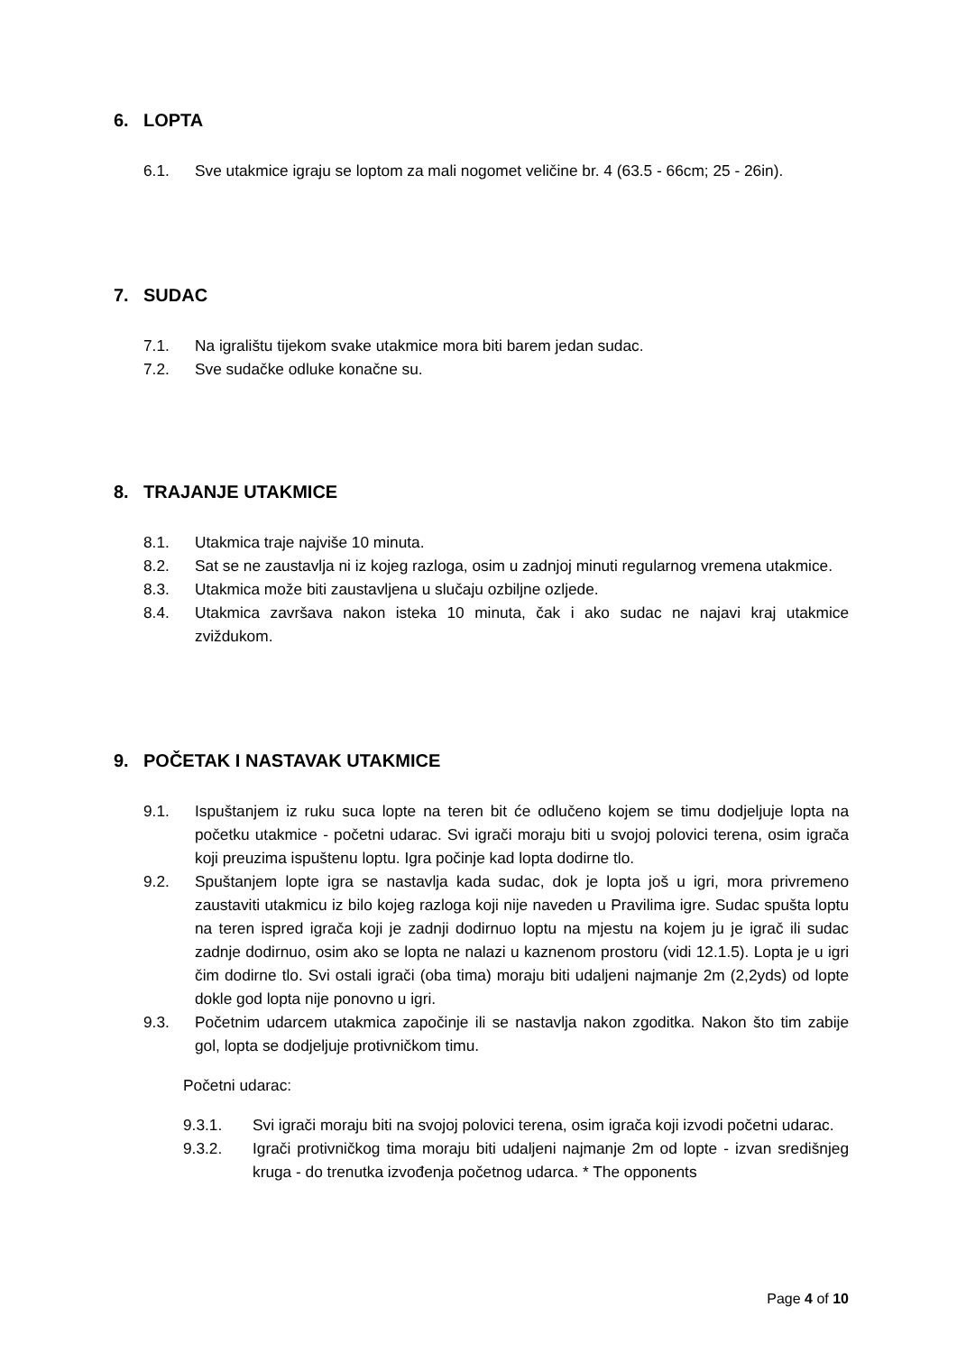6. LOPTA
6.1. Sve utakmice igraju se loptom za mali nogomet veličine br. 4 (63.5 - 66cm; 25 - 26in).
7. SUDAC
7.1. Na igralištu tijekom svake utakmice mora biti barem jedan sudac.
7.2. Sve sudačke odluke konačne su.
8. TRAJANJE UTAKMICE
8.1. Utakmica traje najviše 10 minuta.
8.2. Sat se ne zaustavlja ni iz kojeg razloga, osim u zadnjoj minuti regularnog vremena utakmice.
8.3. Utakmica može biti zaustavljena u slučaju ozbiljne ozljede.
8.4. Utakmica završava nakon isteka 10 minuta, čak i ako sudac ne najavi kraj utakmice zviždukom.
9. POČETAK I NASTAVAK UTAKMICE
9.1. Ispuštanjem iz ruku suca lopte na teren bit će odlučeno kojem se timu dodjeljuje lopta na početku utakmice - početni udarac. Svi igrači moraju biti u svojoj polovici terena, osim igrača koji preuzima ispuštenu loptu. Igra počinje kad lopta dodirne tlo.
9.2. Spuštanjem lopte igra se nastavlja kada sudac, dok je lopta još u igri, mora privremeno zaustaviti utakmicu iz bilo kojeg razloga koji nije naveden u Pravilima igre. Sudac spušta loptu na teren ispred igrača koji je zadnji dodirnuo loptu na mjestu na kojem ju je igrač ili sudac zadnje dodirnuo, osim ako se lopta ne nalazi u kaznenom prostoru (vidi 12.1.5). Lopta je u igri čim dodirne tlo. Svi ostali igrači (oba tima) moraju biti udaljeni najmanje 2m (2,2yds) od lopte dokle god lopta nije ponovno u igri.
9.3. Početnim udarcem utakmica započinje ili se nastavlja nakon zgoditka. Nakon što tim zabije gol, lopta se dodjeljuje protivničkom timu.
Početni udarac:
9.3.1. Svi igrači moraju biti na svojoj polovici terena, osim igrača koji izvodi početni udarac.
9.3.2. Igrači protivničkog tima moraju biti udaljeni najmanje 2m od lopte - izvan središnjeg kruga - do trenutka izvođenja početnog udarca. * The opponents
Page 4 of 10